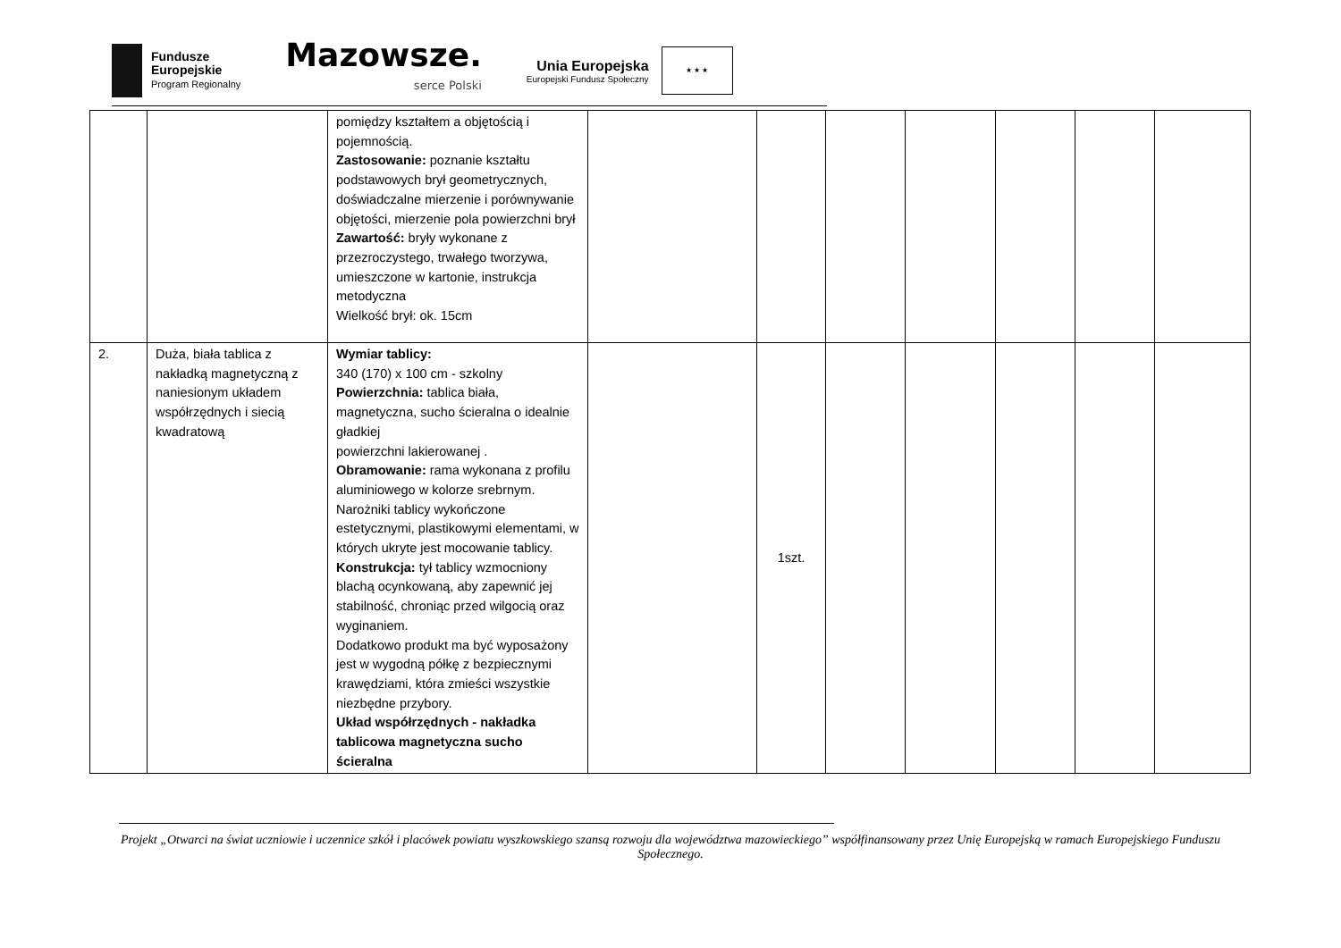Fundusze
Europejskie
Program Regionalny
Mazowsze.
serce Polski
Unia Europejska
Europejski Fundusz Społeczny
★ ★ ★
| | | pomiędzy kształtem a objętością i pojemnością. Zastosowanie: poznanie kształtu podstawowych brył geometrycznych, doświadczalne mierzenie i porównywanie objętości, mierzenie pola powierzchni brył Zawartość: bryły wykonane z przezroczystego, trwałego tworzywa, umieszczone w kartonie, instrukcja metodyczna Wielkość brył: ok. 15cm | | | | | | | |
| 2. | Duża, biała tablica z nakładką magnetyczną z naniesionym układem współrzędnych i siecią kwadratową | Wymiar tablicy: 340 (170) x 100 cm - szkolny Powierzchnia: tablica biała, magnetyczna, sucho ścieralna o idealnie gładkiej powierzchni lakierowanej . Obramowanie: rama wykonana z profilu aluminiowego w kolorze srebrnym. Narożniki tablicy wykończone estetycznymi, plastikowymi elementami, w których ukryte jest mocowanie tablicy. Konstrukcja: tył tablicy wzmocniony blachą ocynkowaną, aby zapewnić jej stabilność, chroniąc przed wilgocią oraz wyginaniem. Dodatkowo produkt ma być wyposażony jest w wygodną półkę z bezpiecznymi krawędziami, która zmieści wszystkie niezbędne przybory. Układ współrzędnych - nakładka tablicowa magnetyczna sucho ścieralna | | 1szt. | | | | | |
Projekt „Otwarci na świat uczniowie i uczennice szkół i placówek powiatu wyszkowskiego szansą rozwoju dla województwa mazowieckiego” współfinansowany przez Unię Europejską w ramach Europejskiego Funduszu Społecznego.